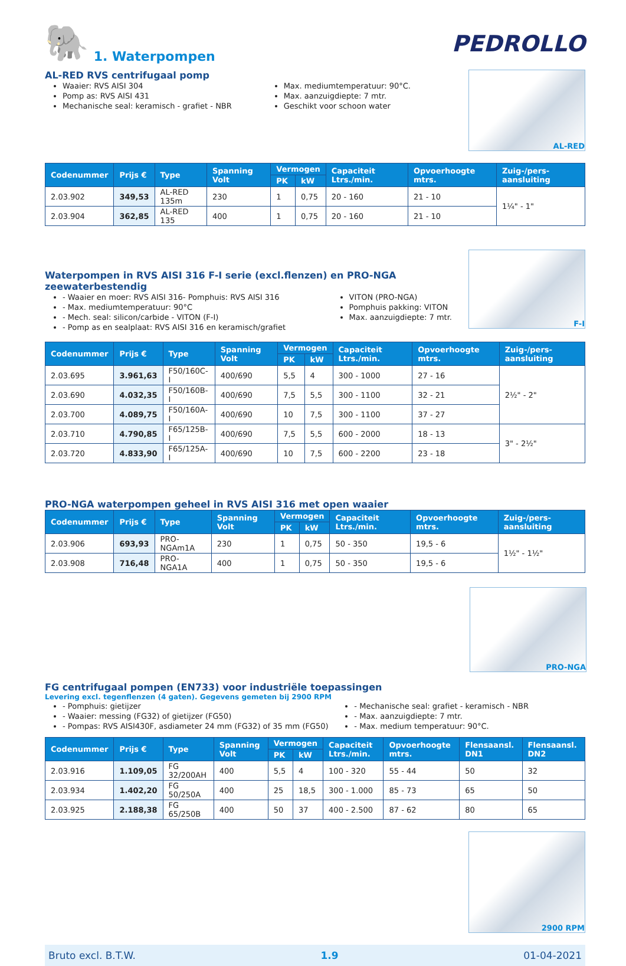🐘 1. Waterpompen
PEDROLLO
AL-RED RVS centrifugaal pomp
Waaier: RVS AISI 304
Pomp as: RVS AISI 431
Mechanische seal: keramisch - grafiet - NBR
Max. mediumtemperatuur: 90°C.
Max. aanzuigdiepte: 7 mtr.
Geschikt voor schoon water
AL-RED
| Codenummer | Prijs € | Type | Spanning Volt | Vermogen | | Capaciteit Ltrs./min. | Opvoerhoogte mtrs. | Zuig-/pers-aansluiting |
| --- | --- | --- | --- | --- | --- | --- | --- | --- |
| | | | | PK | kW | | | |
| 2.03.902 | 349,53 | AL-RED 135m | 230 | 1 | 0,75 | 20 - 160 | 21 - 10 | 1¼" - 1" |
| 2.03.904 | 362,85 | AL-RED 135 | 400 | 1 | 0,75 | 20 - 160 | 21 - 10 | |
Waterpompen in RVS AISI 316 F-I serie (excl.flenzen) en PRO-NGA zeewaterbestendig
- Waaier en moer: RVS AISI 316- Pomphuis: RVS AISI 316
- Max. mediumtemperatuur: 90°C
- Mech. seal: silicon/carbide - VITON (F-I)
- Pomp as en sealplaat: RVS AISI 316 en keramisch/grafiet
VITON (PRO-NGA)
Pomphuis pakking: VITON
Max. aanzuigdiepte: 7 mtr.
F-I
| Codenummer | Prijs € | Type | Spanning Volt | Vermogen | | Capaciteit Ltrs./min. | Opvoerhoogte mtrs. | Zuig-/pers-aansluiting |
| --- | --- | --- | --- | --- | --- | --- | --- | --- |
| | | | | PK | kW | | | |
| 2.03.695 | 3.961,63 | F50/160C-I | 400/690 | 5,5 | 4 | 300 - 1000 | 27 - 16 | 2½" - 2" |
| 2.03.690 | 4.032,35 | F50/160B-I | 400/690 | 7,5 | 5,5 | 300 - 1100 | 32 - 21 | |
| 2.03.700 | 4.089,75 | F50/160A-I | 400/690 | 10 | 7,5 | 300 - 1100 | 37 - 27 | |
| 2.03.710 | 4.790,85 | F65/125B-I | 400/690 | 7,5 | 5,5 | 600 - 2000 | 18 - 13 | 3" - 2½" |
| 2.03.720 | 4.833,90 | F65/125A-I | 400/690 | 10 | 7,5 | 600 - 2200 | 23 - 18 | |
PRO-NGA waterpompen geheel in RVS AISI 316 met open waaier
| Codenummer | Prijs € | Type | Spanning Volt | Vermogen | | Capaciteit Ltrs./min. | Opvoerhoogte mtrs. | Zuig-/pers-aansluiting |
| --- | --- | --- | --- | --- | --- | --- | --- | --- |
| | | | | PK | kW | | | |
| 2.03.906 | 693,93 | PRO-NGAm1A | 230 | 1 | 0,75 | 50 - 350 | 19,5 - 6 | 1½" - 1½" |
| 2.03.908 | 716,48 | PRO-NGA1A | 400 | 1 | 0,75 | 50 - 350 | 19,5 - 6 | |
PRO-NGA
FG centrifugaal pompen (EN733) voor industriële toepassingen
Levering excl. tegenflenzen (4 gaten). Gegevens gemeten bij 2900 RPM
- Pomphuis: gietijzer
- Waaier: messing (FG32) of gietijzer (FG50)
- Pompas: RVS AISI430F, asdiameter 24 mm (FG32) of 35 mm (FG50)
- Mechanische seal: grafiet - keramisch - NBR
- Max. aanzuigdiepte: 7 mtr.
- Max. medium temperatuur: 90°C.
| Codenummer | Prijs € | Type | Spanning Volt | Vermogen | | Capaciteit Ltrs./min. | Opvoerhoogte mtrs. | Flensaansl. DN1 | Flensaansl. DN2 |
| --- | --- | --- | --- | --- | --- | --- | --- | --- | --- |
| | | | | PK | kW | | | | |
| 2.03.916 | 1.109,05 | FG 32/200AH | 400 | 5,5 | 4 | 100 - 320 | 55 - 44 | 50 | 32 |
| 2.03.934 | 1.402,20 | FG 50/250A | 400 | 25 | 18,5 | 300 - 1.000 | 85 - 73 | 65 | 50 |
| 2.03.925 | 2.188,38 | FG 65/250B | 400 | 50 | 37 | 400 - 2.500 | 87 - 62 | 80 | 65 |
2900 RPM
Bruto excl. B.T.W. 1.9 01-04-2021